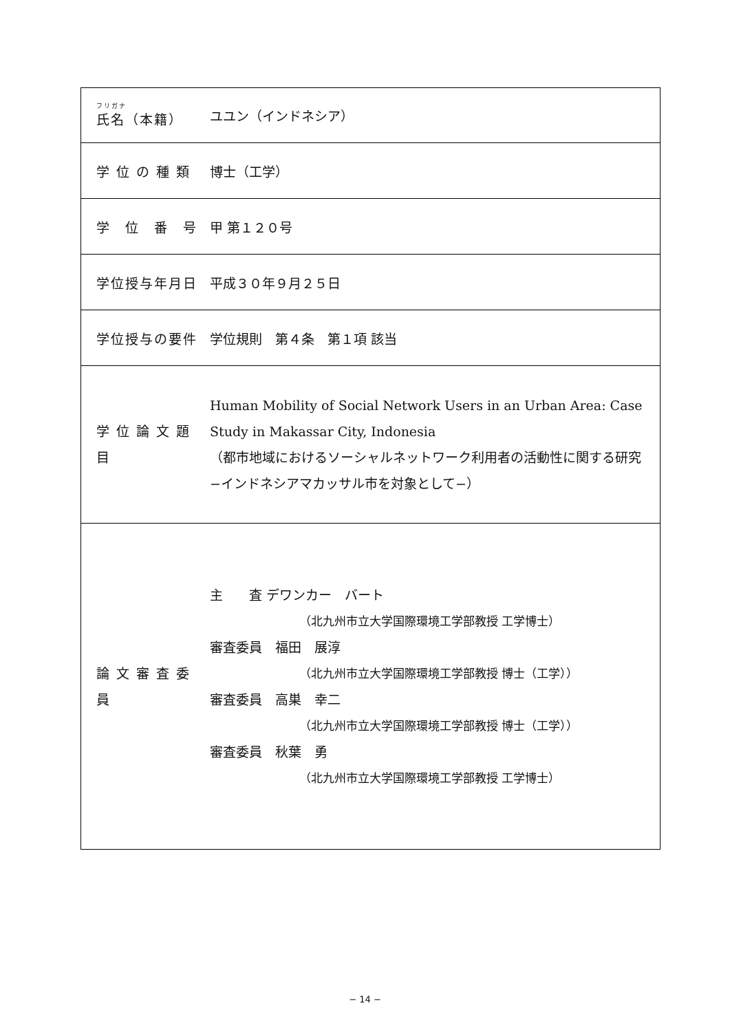| フリガナ 氏名（本籍） | ユユン（インドネシア） |
| 学 位 の 種 類 | 博士（工学） |
| 学 位 番 号 | 甲 第１２０号 |
| 学位授与年月日 | 平成３０年９月２５日 |
| 学位授与の要件 | 学位規則 第４条 第１項 該当 |
| 学 位 論 文 題 目 | Human Mobility of Social Network Users in an Urban Area: Case Study in Makassar City, Indonesia （都市地域におけるソーシャルネットワーク利用者の活動性に関する研究 −インドネシアマカッサル市を対象として−） |
| 論 文 審 査 委 員 | 主 査 デワンカー バート （北九州市立大学国際環境工学部教授 工学博士） 審査委員 福田 展淳 （北九州市立大学国際環境工学部教授 博士（工学）） 審査委員 高巣 幸二 （北九州市立大学国際環境工学部教授 博士（工学）） 審査委員 秋葉 勇 （北九州市立大学国際環境工学部教授 工学博士） |
− 14 −